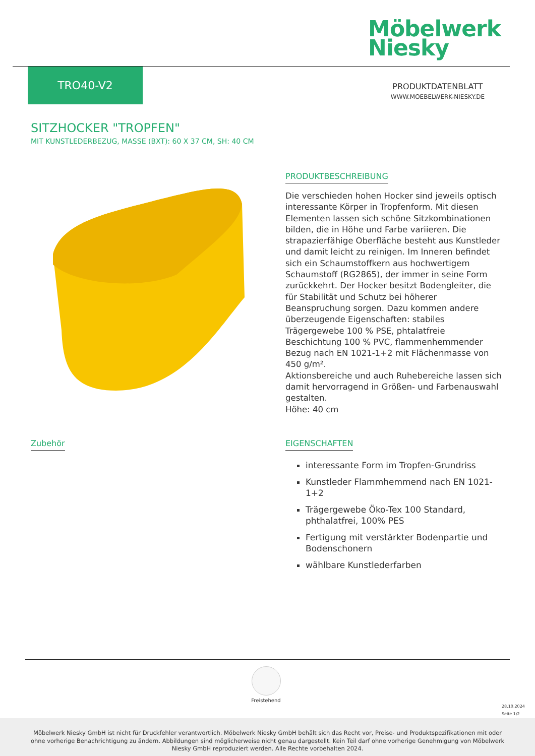Möbelwerk
Niesky
TRO40-V2
PRODUKTDATENBLATT
WWW.MOEBELWERK-NIESKY.DE
SITZHOCKER "TROPFEN"
MIT KUNSTLEDERBEZUG, MASSE (BXT): 60 X 37 CM, SH: 40 CM
PRODUKTBESCHREIBUNG
Die verschieden hohen Hocker sind jeweils optisch interessante Körper in Tropfenform. Mit diesen Elementen lassen sich schöne Sitzkombinationen bilden, die in Höhe und Farbe variieren. Die strapazierfähige Oberfläche besteht aus Kunstleder und damit leicht zu reinigen. Im Inneren befindet sich ein Schaumstoffkern aus hochwertigem Schaumstoff (RG2865), der immer in seine Form zurückkehrt. Der Hocker besitzt Bodengleiter, die für Stabilität und Schutz bei höherer Beanspruchung sorgen. Dazu kommen andere überzeugende Eigenschaften: stabiles Trägergewebe 100 % PSE, phtalatfreie Beschichtung 100 % PVC, flammenhemmender Bezug nach EN 1021-1+2 mit Flächenmasse von 450 g/m².
Aktionsbereiche und auch Ruhebereiche lassen sich damit hervorragend in Größen- und Farbenauswahl gestalten.
Höhe: 40 cm
Zubehör
EIGENSCHAFTEN
interessante Form im Tropfen-Grundriss
Kunstleder Flammhemmend nach EN 1021- 1+2
Trägergewebe Öko-Tex 100 Standard, phthalatfrei, 100% PES
Fertigung mit verstärkter Bodenpartie und Bodenschonern
wählbare Kunstlederfarben
Freistehend
28.10.2024
Seite 1/2
Möbelwerk Niesky GmbH ist nicht für Druckfehler verantwortlich. Möbelwerk Niesky GmbH behält sich das Recht vor, Preise- und Produktspezifikationen mit oder ohne vorherige Benachrichtigung zu ändern. Abbildungen sind möglicherweise nicht genau dargestellt. Kein Teil darf ohne vorherige Genehmigung von Möbelwerk Niesky GmbH reproduziert werden. Alle Rechte vorbehalten 2024.